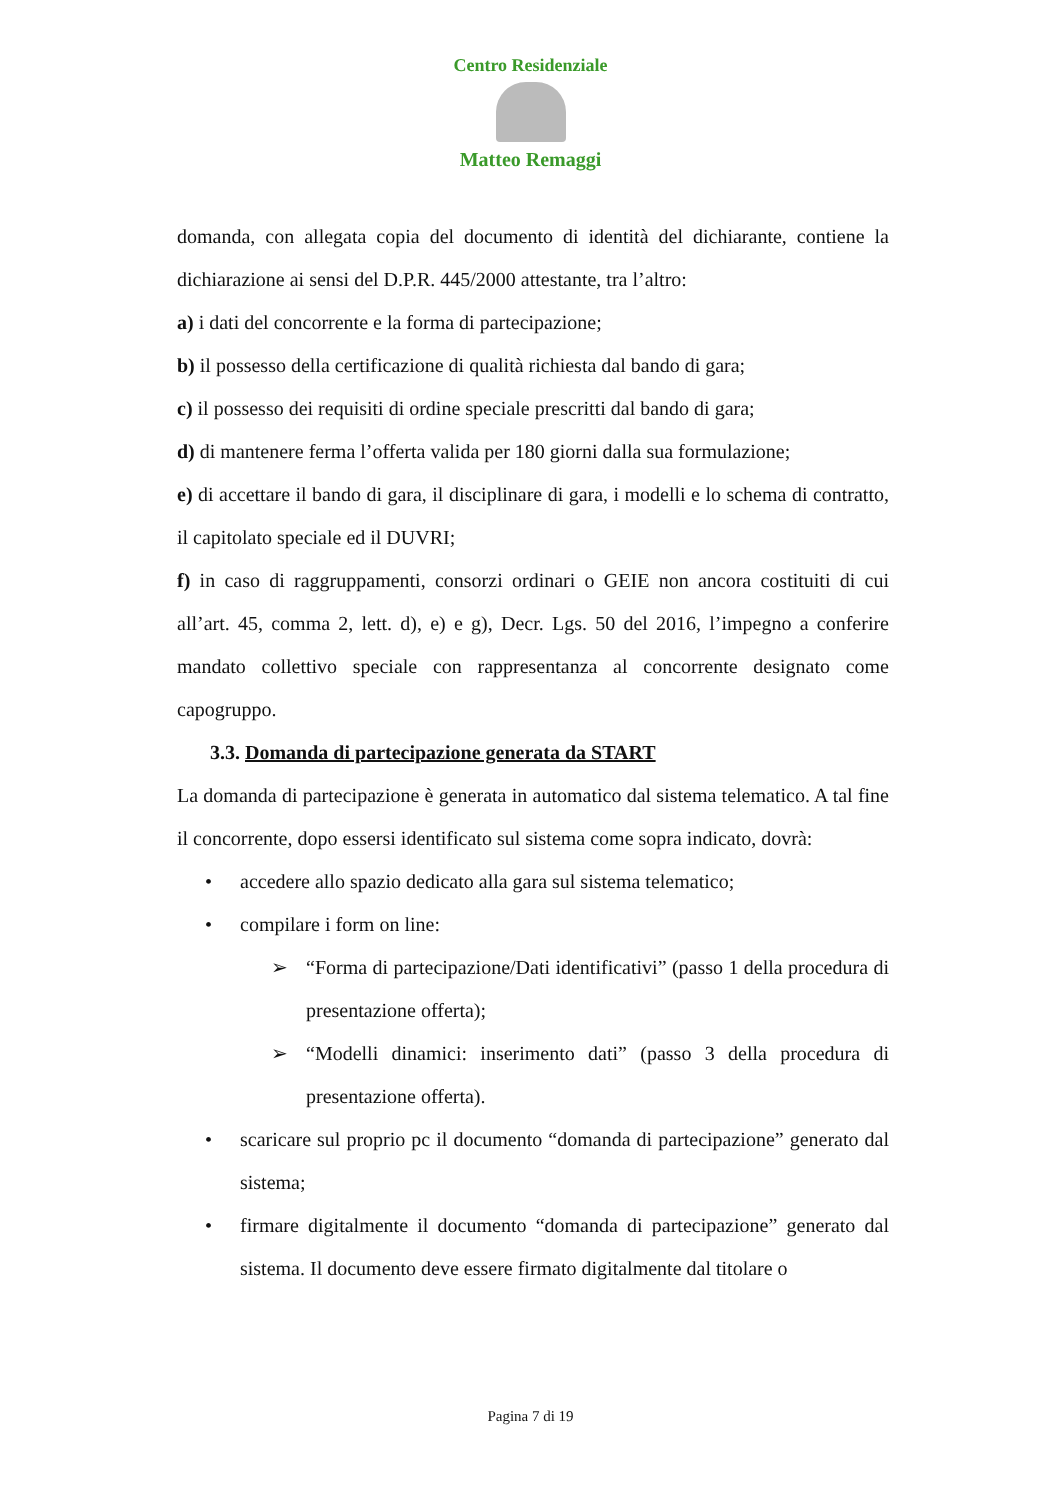Centro Residenziale
Matteo Remaggi
domanda, con allegata copia del documento di identità del dichiarante, contiene la dichiarazione ai sensi del D.P.R. 445/2000 attestante, tra l’altro:
a) i dati del concorrente e la forma di partecipazione;
b) il possesso della certificazione di qualità richiesta dal bando di gara;
c) il possesso dei requisiti di ordine speciale prescritti dal bando di gara;
d) di mantenere ferma l’offerta valida per 180 giorni dalla sua formulazione;
e) di accettare il bando di gara, il disciplinare di gara, i modelli e lo schema di contratto, il capitolato speciale ed il DUVRI;
f) in caso di raggruppamenti, consorzi ordinari o GEIE non ancora costituiti di cui all’art. 45, comma 2, lett. d), e) e g), Decr. Lgs. 50 del 2016, l’impegno a conferire mandato collettivo speciale con rappresentanza al concorrente designato come capogruppo.
3.3. Domanda di partecipazione generata da START
La domanda di partecipazione è generata in automatico dal sistema telematico. A tal fine il concorrente, dopo essersi identificato sul sistema come sopra indicato, dovrà:
• accedere allo spazio dedicato alla gara sul sistema telematico;
• compilare i form on line:
➢ “Forma di partecipazione/Dati identificativi” (passo 1 della procedura di presentazione offerta);
➢ “Modelli dinamici: inserimento dati” (passo 3 della procedura di presentazione offerta).
• scaricare sul proprio pc il documento “domanda di partecipazione” generato dal sistema;
• firmare digitalmente il documento “domanda di partecipazione” generato dal sistema. Il documento deve essere firmato digitalmente dal titolare o
Pagina 7 di 19